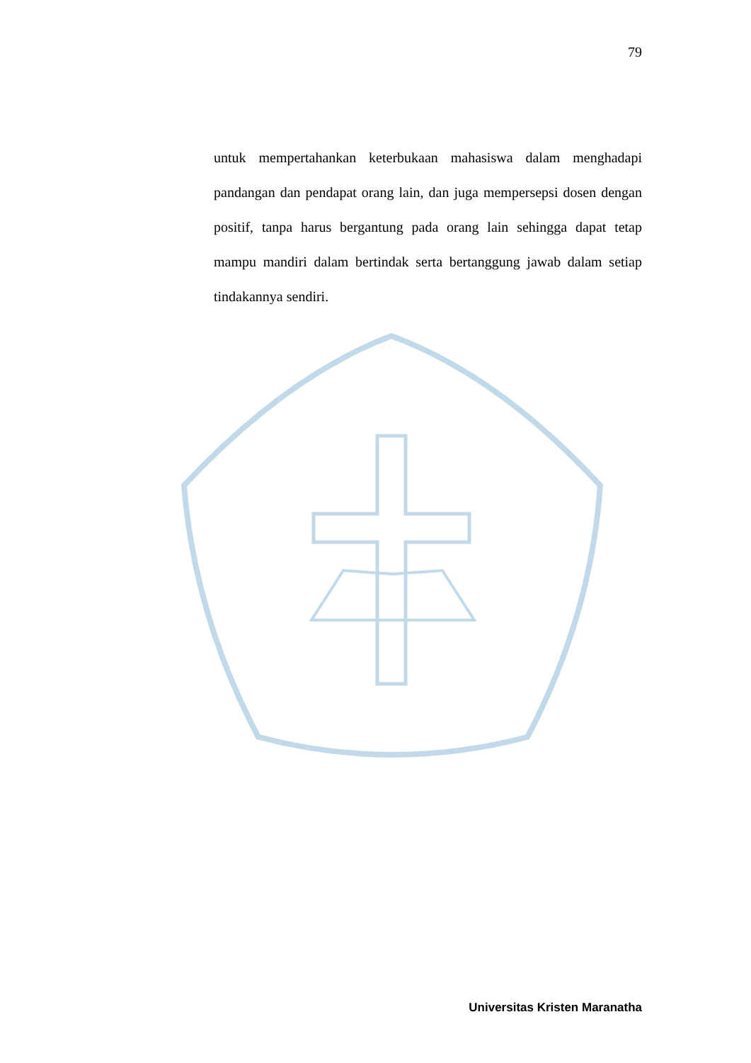79
untuk mempertahankan keterbukaan mahasiswa dalam menghadapi pandangan dan pendapat orang lain, dan juga mempersepsi dosen dengan positif, tanpa harus bergantung pada orang lain sehingga dapat tetap mampu mandiri dalam bertindak serta bertanggung jawab dalam setiap tindakannya sendiri.
Universitas Kristen Maranatha